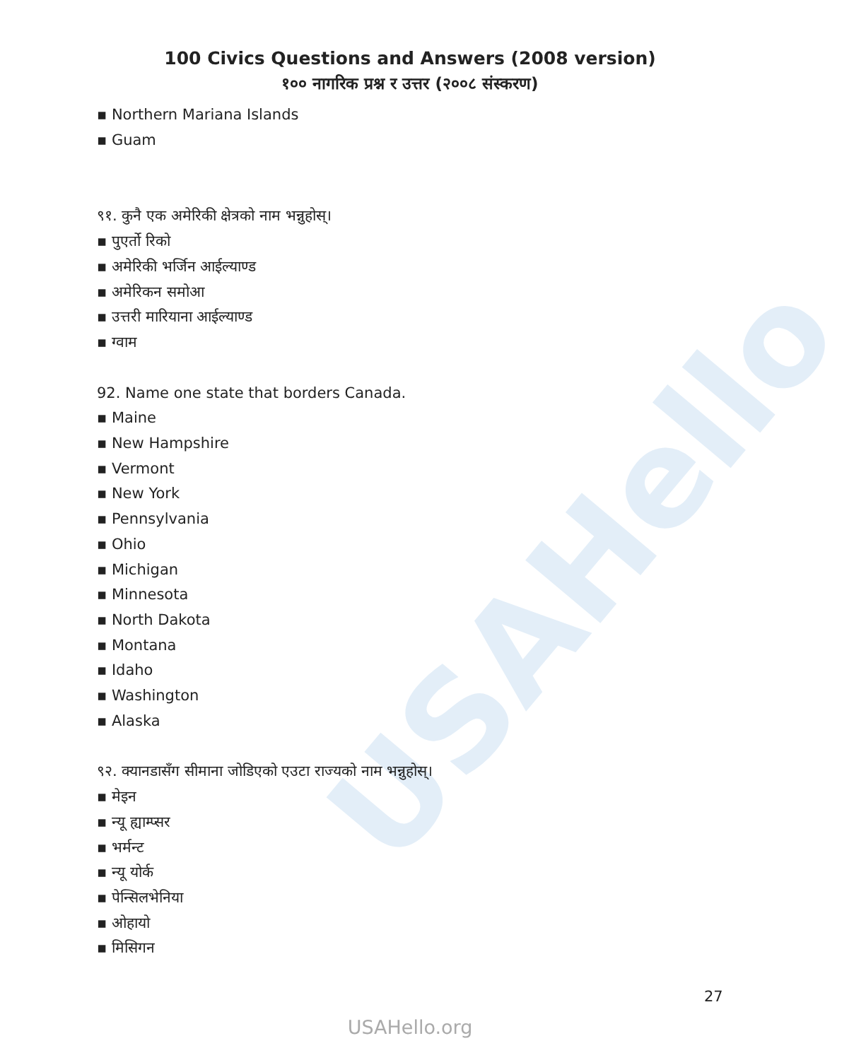USAHello
100 Civics Questions and Answers (2008 version)
१०० नागरिक प्रश्न र उत्तर (२००८ संस्करण)
▪ Northern Mariana Islands
▪ Guam
९१. कुनै एक अमेरिकी क्षेत्रको नाम भन्नुहोस्।
▪ पुएर्तो रिको
▪ अमेरिकी भर्जिन आईल्याण्ड
▪ अमेरिकन समोआ
▪ उत्तरी मारियाना आईल्याण्ड
▪ ग्वाम
92. Name one state that borders Canada.
▪ Maine
▪ New Hampshire
▪ Vermont
▪ New York
▪ Pennsylvania
▪ Ohio
▪ Michigan
▪ Minnesota
▪ North Dakota
▪ Montana
▪ Idaho
▪ Washington
▪ Alaska
९२. क्यानडासँग सीमाना जोडिएको एउटा राज्यको नाम भन्नुहोस्।
▪ मेइन
▪ न्यू ह्याम्प्सर
▪ भर्मन्ट
▪ न्यू योर्क
▪ पेन्सिलभेनिया
▪ ओहायो
▪ मिसिगन
27
USAHello.org